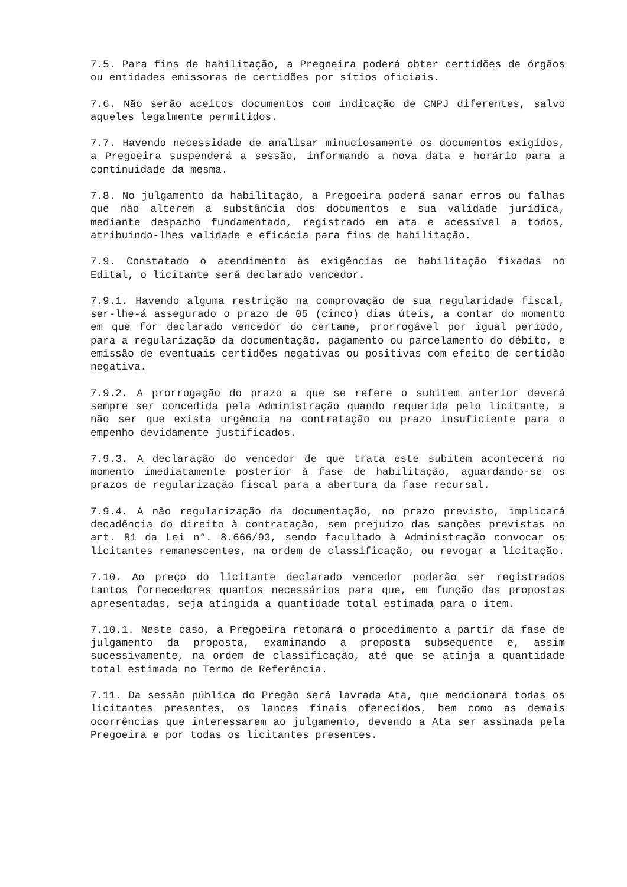7.5. Para fins de habilitação, a Pregoeira poderá obter certidões de órgãos ou entidades emissoras de certidões por sítios oficiais.
7.6. Não serão aceitos documentos com indicação de CNPJ diferentes, salvo aqueles legalmente permitidos.
7.7. Havendo necessidade de analisar minuciosamente os documentos exigidos, a Pregoeira suspenderá a sessão, informando a nova data e horário para a continuidade da mesma.
7.8. No julgamento da habilitação, a Pregoeira poderá sanar erros ou falhas que não alterem a substância dos documentos e sua validade jurídica, mediante despacho fundamentado, registrado em ata e acessível a todos, atribuindo-lhes validade e eficácia para fins de habilitação.
7.9. Constatado o atendimento às exigências de habilitação fixadas no Edital, o licitante será declarado vencedor.
7.9.1. Havendo alguma restrição na comprovação de sua regularidade fiscal, ser-lhe-á assegurado o prazo de 05 (cinco) dias úteis, a contar do momento em que for declarado vencedor do certame, prorrogável por igual período, para a regularização da documentação, pagamento ou parcelamento do débito, e emissão de eventuais certidões negativas ou positivas com efeito de certidão negativa.
7.9.2. A prorrogação do prazo a que se refere o subitem anterior deverá sempre ser concedida pela Administração quando requerida pelo licitante, a não ser que exista urgência na contratação ou prazo insuficiente para o empenho devidamente justificados.
7.9.3. A declaração do vencedor de que trata este subitem acontecerá no momento imediatamente posterior à fase de habilitação, aguardando-se os prazos de regularização fiscal para a abertura da fase recursal.
7.9.4. A não regularização da documentação, no prazo previsto, implicará decadência do direito à contratação, sem prejuízo das sanções previstas no art. 81 da Lei n°. 8.666/93, sendo facultado à Administração convocar os licitantes remanescentes, na ordem de classificação, ou revogar a licitação.
7.10. Ao preço do licitante declarado vencedor poderão ser registrados tantos fornecedores quantos necessários para que, em função das propostas apresentadas, seja atingida a quantidade total estimada para o item.
7.10.1. Neste caso, a Pregoeira retomará o procedimento a partir da fase de julgamento da proposta, examinando a proposta subsequente e, assim sucessivamente, na ordem de classificação, até que se atinja a quantidade total estimada no Termo de Referência.
7.11. Da sessão pública do Pregão será lavrada Ata, que mencionará todas os licitantes presentes, os lances finais oferecidos, bem como as demais ocorrências que interessarem ao julgamento, devendo a Ata ser assinada pela Pregoeira e por todas os licitantes presentes.